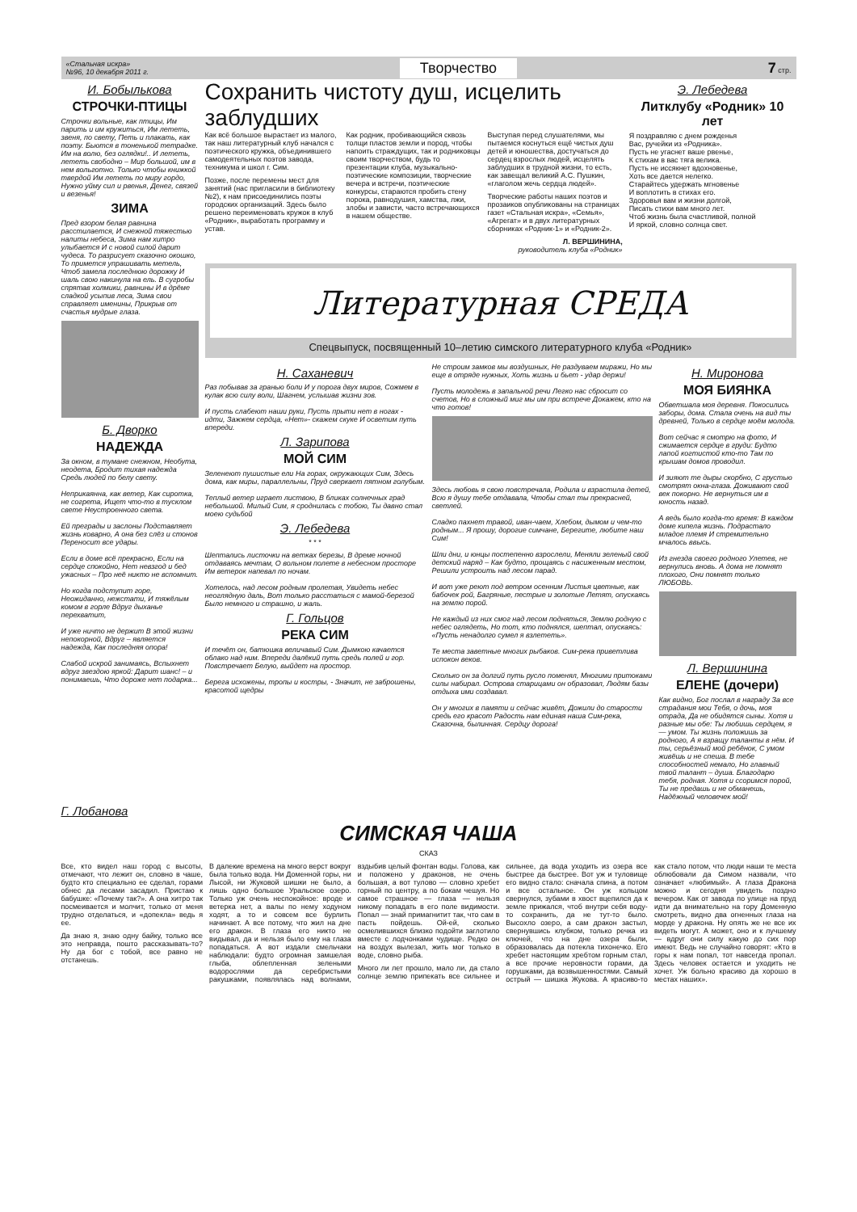«Стальная искра»
№96, 10 декабря 2011 г.
Творчество 7 стр.
И. Бобылькова
СТРОЧКИ-ПТИЦЫ
Строчки вольные, как птицы, Им парить и им кружиться, Им лететь, звеня, по свету, Петь и плакать, как поэту. Бьются в тоненькой тетрадке. Им на волю, без оглядки!.. И лететь, лететь свободно – Мир большой, им в нем вольготно. Только чтобы книжкой твердой Им лететь по миру гордо, Нужно уйму сил и рвенья, Денег, связей и везенья!
ЗИМА
Пред взором белая равнина расстилается, И снежной тяжестью налиты небеса, Зима нам хитро улыбается И с новой силой дарит чудеса. То разрисует сказочно окошко, То примется упрашивать метель, Чтоб замела последнюю дорожку И шаль свою накинула на ель. В сугробы спрятав холмики, равнины И в дрёме сладкой усыпив леса, Зима свои справляет именины, Прикрыв от счастья мудрые глаза.
Б. Дворко
НАДЕЖДА
За окном, в тумане снежном, Необута, неодета, Бродит тихая надежда Средь людей по белу свету.
Неприкаянна, как ветер, Как сиротка, не согрета, Ищет что-то в тусклом свете Неустроенного света.
Ей преграды и заслоны Подставляет жизнь коварно, А она без слёз и стонов Переносит все удары.
Если в доме всё прекрасно, Если на сердце спокойно, Нет невзгод и бед ужасных – Про неё никто не вспомнит.
Но когда подступит горе, Неожиданно, нежстати, И тяжёлым комом в горле Вдруг дыханье перехватит,
И уже ничто не держит В этой жизни непокорной, Вдруг – является надежда, Как последняя опора!
Слабой искрой занимаясь, Вспыхнет вдруг звездою яркой: Дарит шанс! – и понимаешь, Что дороже нет подарка...
Сохранить чистоту душ, исцелить заблудших
Как всё большое вырастает из малого, так наш литературный клуб начался с поэтического кружка, объединившего самодеятельных поэтов завода, техникума и школ г. Сим.
Позже, после перемены мест для занятий (нас пригласили в библиотеку №2), к нам присоединились поэты городских организаций. Здесь было решено переименовать кружок в клуб «Родник», выработать программу и устав.
Как родник, пробивающийся сквозь толщи пластов земли и пород, чтобы напоить страждущих, так и родниковцы своим творчеством, будь то презентации клуба, музыкально-поэтические композиции, творческие вечера и встречи, поэтические конкурсы, стараются пробить стену порока, равнодушия, хамства, лжи, злобы и зависти, часто встречающихся в нашем обществе.
Выступая перед слушателями, мы пытаемся коснуться ещё чистых душ детей и юношества, достучаться до сердец взрослых людей, исцелять заблудших в трудной жизни, то есть, как завещал великий А.С. Пушкин, «глаголом жечь сердца людей».
Творческие работы наших поэтов и прозаиков опубликованы на страницах газет «Стальная искра», «Семья», «Агрегат» и в двух литературных сборниках «Родник-1» и «Родник-2».
Л. ВЕРШИНИНА,
руководитель клуба «Родник»
Э. Лебедева
Литклубу «Родник» 10 лет
Я поздравляю с днем рожденья
Вас, ручейки из «Родника».
Пусть не угаснет ваше рвенье,
К стихам в вас тяга велика.
Пусть не иссякнет вдохновенье,
Хоть все дается нелегко.
Старайтесь удержать мгновенье
И воплотить в стихах его.
Здоровья вам и жизни долгой,
Писать стихи вам много лет.
Чтоб жизнь была счастливой, полной
И яркой, словно солнца свет.
Литературная СРЕДА
Спецвыпуск, посвященный 10–летию симского литературного клуба «Родник»
Н. Саханевич
Раз побывав за гранью боли И у порога двух миров, Сожмем в кулак всю силу воли, Шагнем, услышав жизни зов.
И пусть слабеют наши руки, Пусть прыти нет в ногах - идти, Зажжем сердца, «Нет»- скажем скуке И осветим путь впереди.
Л. Зарипова
МОЙ СИМ
Зеленеют пушистые ели На горах, окружающих Сим, Здесь дома, как миры, параллельны, Пруд сверкает пятном голубым.
Теплый ветер играет листвою, В бликах солнечных град небольшой. Милый Сим, я сроднилась с тобою, Ты давно стал моею судьбой
Э. Лебедева
* * *
Шептались листочки на ветках березы, В дреме ночной отдаваясь мечтам, О вольном полете в небесном просторе Им ветерок напевал по ночам.
Хотелось, над лесом родным пролетая, Увидеть небес неоглядную даль, Вот только расстаться с мамой-березой Было немного и страшно, и жаль.
Г. Гольцов
РЕКА СИМ
И течёт он, батюшка величавый Сим. Дымкою качается облако над ним. Впереди далёкий путь средь полей и гор. Повстречает Белую, выйдет на простор.
Берега исхожены, тропы и костры, - Значит, не заброшены, красотой щедры
Не строим замков мы воздушных, Не раздуваем миражи, Но мы еще в отряде нужных, Хоть жизнь и бьет - удар держи!
Пусть молодежь в запальной речи Легко нас сбросит со счетов, Но в сложный миг мы им при встрече Докажем, кто на что готов!
Здесь любовь я свою повстречала, Родила и взрастила детей, Всю я душу тебе отдавала, Чтобы стал ты прекрасней, светлей.
Сладко пахнет травой, иван-чаем, Хлебом, дымом и чем-то родным... Я прошу, дорогие симчане, Берегите, любите наш Сим!
Шли дни, и юнцы постепенно взрослели, Меняли зеленый свой детский наряд – Как будто, прощаясь с насиженным местом, Решили устроить над лесом парад.
И вот уже реют под ветром осенним Листья цветные, как бабочек рой, Багряные, пестрые и золотые Летят, опускаясь на землю порой.
Не каждый из них смог над лесом подняться, Землю родную с небес оглядеть, Но тот, кто поднялся, шептал, опускаясь: «Пусть ненадолго сумел я взлететь».
Те места заветные многих рыбаков. Сим-река приветлива испокон веков.
Сколько он за долгий путь русло поменял, Многими притоками силы набирал. Острова старицами он образовал, Людям базы отдыха ими создавал.
Он у многих в памяти и сейчас живёт, Дожили до старости средь его красот Радость нам единая наша Сим-река, Сказочна, былинная. Сердцу дорога!
Н. Миронова
МОЯ БИЯНКА
Обветшала моя деревня. Покосились заборы, дома. Стала очень на вид ты древней, Только в сердце моём молода.
Вот сейчас я смотрю на фото, И сжимается сердце в груди: Будто лапой когтистой кто-то Там по крышам домов проводил.
И зияют те дыры скорбно, С грустью смотрят окна-глаза. Доживают свой век покорно. Не вернуться им в юность назад.
А ведь было когда-то время: В каждом доме кипела жизнь. Подрастало младое племя И стремительно мчалось ввысь.
Из гнезда своего родного Улетев, не вернулись вновь. А дома не помнят плохого, Они помнят только ЛЮБОВЬ.
Л. Вершинина
ЕЛЕНЕ (дочери)
Как видно, Бог послал в награду За все страдания мои Тебя, о дочь, моя отрада, Да не обидятся сыны. Хотя и разные мы обе: Ты любишь сердцем, я — умом. Ты жизнь положишь за родного, А я взращу таланты в нём. И ты, серьёзный мой ребёнок, С умом живёшь и не спеша. В тебе способностей немало, Но главный твой талант – душа. Благодарю тебя, родная. Хотя и ссоримся порой, Ты не предашь и не обманешь, Надёжный человечек мой!
Г. Лобанова
СИМСКАЯ ЧАША
СКАЗ
Все, кто видел наш город с высоты, отмечают, что лежит он, словно в чаше, будто кто специально ее сделал, горами обнес да лесами засадил. Пристаю к бабушке: «Почему так?». А она хитро так посмеивается и молчит, только от меня трудно отделаться, и «допекла» ведь я ее.
Да знаю я, знаю одну байку, только все это неправда, пошто рассказывать-то? Ну да бог с тобой, все равно не отстанешь.
В далекие времена на много верст вокруг была только вода. Ни Доменной горы, ни Лысой, ни Жуковой шишки не было, а лишь одно большое Уральское озеро. Только уж очень неспокойное: вроде и ветерка нет, а валы по нему ходуном ходят, а то и совсем все бурлить начинает. А все потому, что жил на дне его дракон. В глаза его никто не видывал, да и нельзя было ему на глаза попадаться. А вот издали смельчаки наблюдали: будто огромная замшелая глыба, облепленная зелеными водорослями да серебристыми ракушками, появлялась над волнами, вздыбив целый фонтан воды. Голова, как и положено у драконов, не очень большая, а вот тулово — словно хребет горный по центру, а по бокам чешуя. Но самое страшное — глаза — нельзя никому попадать в его поле видимости. Попал — знай примагнитит так, что сам в пасть пойдешь. Ой-ей, сколько осмелившихся близко подойти заглотило вместе с лодчонками чудище. Редко он на воздух вылезал, жить мог только в воде, словно рыба.
Много ли лет прошло, мало ли, да стало солнце землю припекать все сильнее и сильнее, да вода уходить из озера все быстрее да быстрее. Вот уж и туловище его видно стало: сначала спина, а потом и все остальное. Он уж кольцом свернулся, зубами в хвост вцепился да к земле прижался, чтоб внутри себя воду-то сохранить, да не тут-то было. Высохло озеро, а сам дракон застыл, свернувшись клубком, только речка из ключей, что на дне озера были, образовалась да потекла тихонечко. Его хребет настоящим хребтом горным стал, а все прочие неровности горами, да горушками, да возвышенностями. Самый острый — шишка Жукова. А красиво-то как стало потом, что люди наши те места облюбовали да Симом назвали, что означает «любимый». А глаза Дракона можно и сегодня увидеть поздно вечером. Как от завода по улице на пруд идти да внимательно на гору Доменную смотреть, видно два огненных глаза на морде у дракона. Ну опять же не все их видеть могут. А может, оно и к лучшему — вдруг они силу какую до сих пор имеют. Ведь не случайно говорят: «Кто в горы к нам попал, тот навсегда пропал. Здесь человек остается и уходить не хочет. Уж больно красиво да хорошо в местах наших».